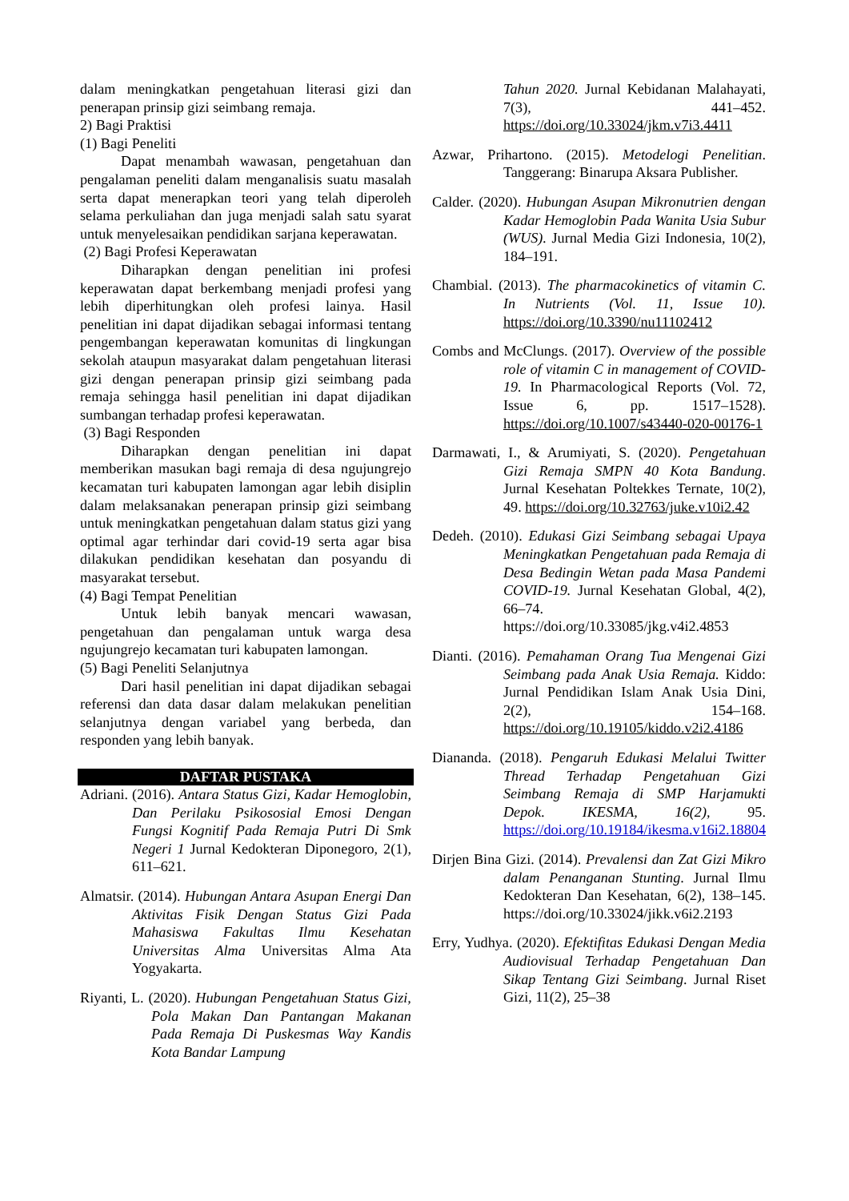dalam meningkatkan pengetahuan literasi gizi dan penerapan prinsip gizi seimbang remaja.
2) Bagi Praktisi
(1) Bagi Peneliti
Dapat menambah wawasan, pengetahuan dan pengalaman peneliti dalam menganalisis suatu masalah serta dapat menerapkan teori yang telah diperoleh selama perkuliahan dan juga menjadi salah satu syarat untuk menyelesaikan pendidikan sarjana keperawatan.
(2) Bagi Profesi Keperawatan
Diharapkan dengan penelitian ini profesi keperawatan dapat berkembang menjadi profesi yang lebih diperhitungkan oleh profesi lainya. Hasil penelitian ini dapat dijadikan sebagai informasi tentang pengembangan keperawatan komunitas di lingkungan sekolah ataupun masyarakat dalam pengetahuan literasi gizi dengan penerapan prinsip gizi seimbang pada remaja sehingga hasil penelitian ini dapat dijadikan sumbangan terhadap profesi keperawatan.
(3) Bagi Responden
Diharapkan dengan penelitian ini dapat memberikan masukan bagi remaja di desa ngujungrejo kecamatan turi kabupaten lamongan agar lebih disiplin dalam melaksanakan penerapan prinsip gizi seimbang untuk meningkatkan pengetahuan dalam status gizi yang optimal agar terhindar dari covid-19 serta agar bisa dilakukan pendidikan kesehatan dan posyandu di masyarakat tersebut.
(4) Bagi Tempat Penelitian
Untuk lebih banyak mencari wawasan, pengetahuan dan pengalaman untuk warga desa ngujungrejo kecamatan turi kabupaten lamongan.
(5) Bagi Peneliti Selanjutnya
Dari hasil penelitian ini dapat dijadikan sebagai referensi dan data dasar dalam melakukan penelitian selanjutnya dengan variabel yang berbeda, dan responden yang lebih banyak.
DAFTAR PUSTAKA
Adriani. (2016). Antara Status Gizi, Kadar Hemoglobin, Dan Perilaku Psikososial Emosi Dengan Fungsi Kognitif Pada Remaja Putri Di Smk Negeri 1 Jurnal Kedokteran Diponegoro, 2(1), 611–621.
Almatsir. (2014). Hubungan Antara Asupan Energi Dan Aktivitas Fisik Dengan Status Gizi Pada Mahasiswa Fakultas Ilmu Kesehatan Universitas Alma Universitas Alma Ata Yogyakarta.
Riyanti, L. (2020). Hubungan Pengetahuan Status Gizi, Pola Makan Dan Pantangan Makanan Pada Remaja Di Puskesmas Way Kandis Kota Bandar Lampung
Tahun 2020. Jurnal Kebidanan Malahayati, 7(3), 441–452. https://doi.org/10.33024/jkm.v7i3.4411
Azwar, Prihartono. (2015). Metodelogi Penelitian. Tanggerang: Binarupa Aksara Publisher.
Calder. (2020). Hubungan Asupan Mikronutrien dengan Kadar Hemoglobin Pada Wanita Usia Subur (WUS). Jurnal Media Gizi Indonesia, 10(2), 184–191.
Chambial. (2013). The pharmacokinetics of vitamin C. In Nutrients (Vol. 11, Issue 10). https://doi.org/10.3390/nu11102412
Combs and McClungs. (2017). Overview of the possible role of vitamin C in management of COVID-19. In Pharmacological Reports (Vol. 72, Issue 6, pp. 1517–1528). https://doi.org/10.1007/s43440-020-00176-1
Darmawati, I., & Arumiyati, S. (2020). Pengetahuan Gizi Remaja SMPN 40 Kota Bandung. Jurnal Kesehatan Poltekkes Ternate, 10(2), 49. https://doi.org/10.32763/juke.v10i2.42
Dedeh. (2010). Edukasi Gizi Seimbang sebagai Upaya Meningkatkan Pengetahuan pada Remaja di Desa Bedingin Wetan pada Masa Pandemi COVID-19. Jurnal Kesehatan Global, 4(2), 66–74. https://doi.org/10.33085/jkg.v4i2.4853
Dianti. (2016). Pemahaman Orang Tua Mengenai Gizi Seimbang pada Anak Usia Remaja. Kiddo: Jurnal Pendidikan Islam Anak Usia Dini, 2(2), 154–168. https://doi.org/10.19105/kiddo.v2i2.4186
Diananda. (2018). Pengaruh Edukasi Melalui Twitter Thread Terhadap Pengetahuan Gizi Seimbang Remaja di SMP Harjamukti Depok. IKESMA, 16(2), 95. https://doi.org/10.19184/ikesma.v16i2.18804
Dirjen Bina Gizi. (2014). Prevalensi dan Zat Gizi Mikro dalam Penanganan Stunting. Jurnal Ilmu Kedokteran Dan Kesehatan, 6(2), 138–145. https://doi.org/10.33024/jikk.v6i2.2193
Erry, Yudhya. (2020). Efektifitas Edukasi Dengan Media Audiovisual Terhadap Pengetahuan Dan Sikap Tentang Gizi Seimbang. Jurnal Riset Gizi, 11(2), 25–38